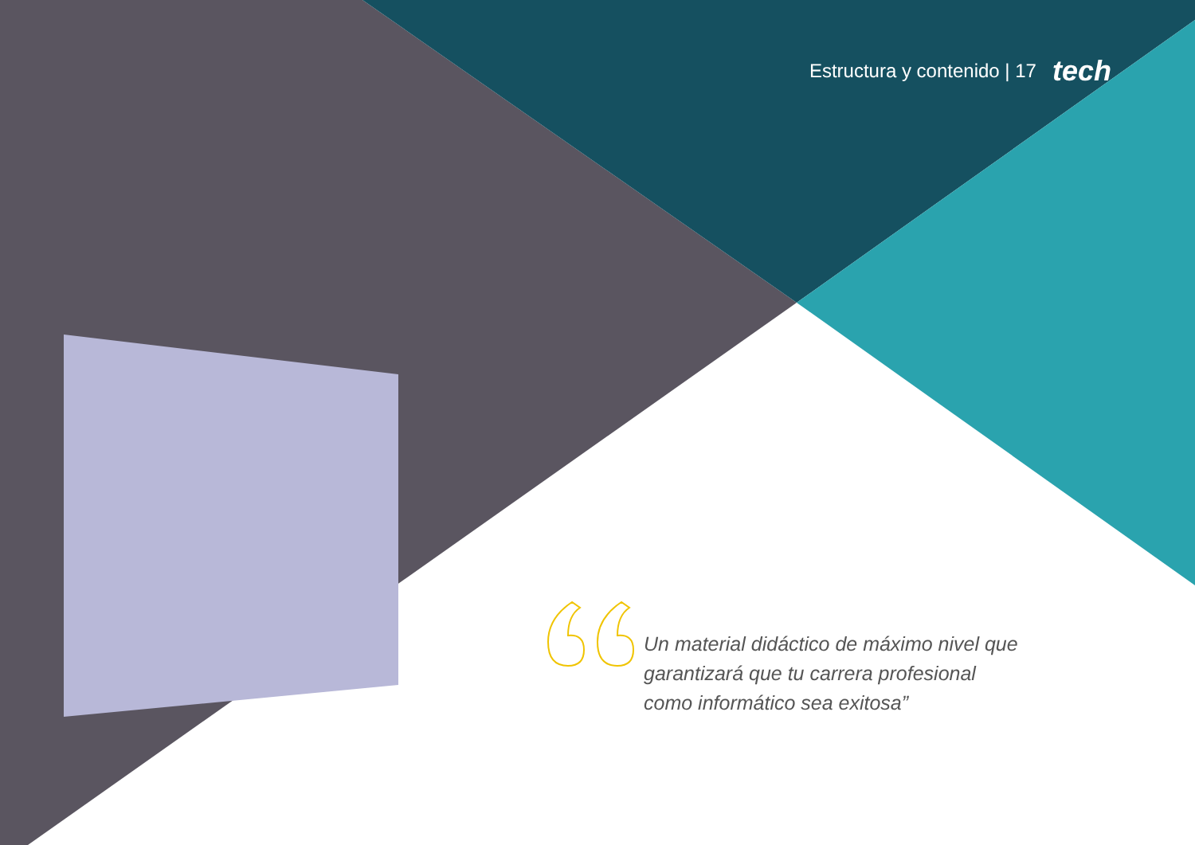Estructura y contenido | 17 tech
Un material didáctico de máximo nivel que garantizará que tu carrera profesional como informático sea exitosa”